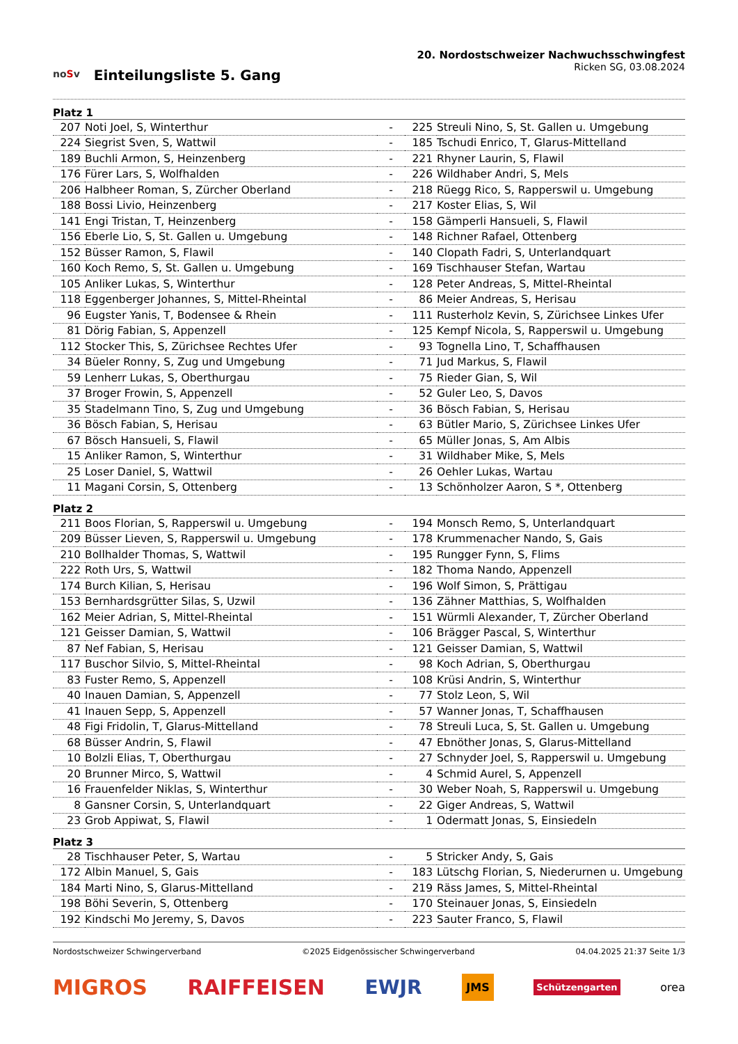noSv
Einteilungsliste 5. Gang
20. Nordostschweizer Nachwuchsschwingfest
Ricken SG, 03.08.2024
Platz 1
| 207 | Noti Joel, S, Winterthur | - | 225 | Streuli Nino, S, St. Gallen u. Umgebung |
| 224 | Siegrist Sven, S, Wattwil | - | 185 | Tschudi Enrico, T, Glarus-Mittelland |
| 189 | Buchli Armon, S, Heinzenberg | - | 221 | Rhyner Laurin, S, Flawil |
| 176 | Fürer Lars, S, Wolfhalden | - | 226 | Wildhaber Andri, S, Mels |
| 206 | Halbheer Roman, S, Zürcher Oberland | - | 218 | Rüegg Rico, S, Rapperswil u. Umgebung |
| 188 | Bossi Livio, Heinzenberg | - | 217 | Koster Elias, S, Wil |
| 141 | Engi Tristan, T, Heinzenberg | - | 158 | Gämperli Hansueli, S, Flawil |
| 156 | Eberle Lio, S, St. Gallen u. Umgebung | - | 148 | Richner Rafael, Ottenberg |
| 152 | Büsser Ramon, S, Flawil | - | 140 | Clopath Fadri, S, Unterlandquart |
| 160 | Koch Remo, S, St. Gallen u. Umgebung | - | 169 | Tischhauser Stefan, Wartau |
| 105 | Anliker Lukas, S, Winterthur | - | 128 | Peter Andreas, S, Mittel-Rheintal |
| 118 | Eggenberger Johannes, S, Mittel-Rheintal | - | 86 | Meier Andreas, S, Herisau |
| 96 | Eugster Yanis, T, Bodensee & Rhein | - | 111 | Rusterholz Kevin, S, Zürichsee Linkes Ufer |
| 81 | Dörig Fabian, S, Appenzell | - | 125 | Kempf Nicola, S, Rapperswil u. Umgebung |
| 112 | Stocker This, S, Zürichsee Rechtes Ufer | - | 93 | Tognella Lino, T, Schaffhausen |
| 34 | Büeler Ronny, S, Zug und Umgebung | - | 71 | Jud Markus, S, Flawil |
| 59 | Lenherr Lukas, S, Oberthurgau | - | 75 | Rieder Gian, S, Wil |
| 37 | Broger Frowin, S, Appenzell | - | 52 | Guler Leo, S, Davos |
| 35 | Stadelmann Tino, S, Zug und Umgebung | - | 36 | Bösch Fabian, S, Herisau |
| 36 | Bösch Fabian, S, Herisau | - | 63 | Bütler Mario, S, Zürichsee Linkes Ufer |
| 67 | Bösch Hansueli, S, Flawil | - | 65 | Müller Jonas, S, Am Albis |
| 15 | Anliker Ramon, S, Winterthur | - | 31 | Wildhaber Mike, S, Mels |
| 25 | Loser Daniel, S, Wattwil | - | 26 | Oehler Lukas, Wartau |
| 11 | Magani Corsin, S, Ottenberg | - | 13 | Schönholzer Aaron, S *, Ottenberg |
Platz 2
| 211 | Boos Florian, S, Rapperswil u. Umgebung | - | 194 | Monsch Remo, S, Unterlandquart |
| 209 | Büsser Lieven, S, Rapperswil u. Umgebung | - | 178 | Krummenacher Nando, S, Gais |
| 210 | Bollhalder Thomas, S, Wattwil | - | 195 | Rungger Fynn, S, Flims |
| 222 | Roth Urs, S, Wattwil | - | 182 | Thoma Nando, Appenzell |
| 174 | Burch Kilian, S, Herisau | - | 196 | Wolf Simon, S, Prättigau |
| 153 | Bernhardsgrütter Silas, S, Uzwil | - | 136 | Zähner Matthias, S, Wolfhalden |
| 162 | Meier Adrian, S, Mittel-Rheintal | - | 151 | Würmli Alexander, T, Zürcher Oberland |
| 121 | Geisser Damian, S, Wattwil | - | 106 | Brägger Pascal, S, Winterthur |
| 87 | Nef Fabian, S, Herisau | - | 121 | Geisser Damian, S, Wattwil |
| 117 | Buschor Silvio, S, Mittel-Rheintal | - | 98 | Koch Adrian, S, Oberthurgau |
| 83 | Fuster Remo, S, Appenzell | - | 108 | Krüsi Andrin, S, Winterthur |
| 40 | Inauen Damian, S, Appenzell | - | 77 | Stolz Leon, S, Wil |
| 41 | Inauen Sepp, S, Appenzell | - | 57 | Wanner Jonas, T, Schaffhausen |
| 48 | Figi Fridolin, T, Glarus-Mittelland | - | 78 | Streuli Luca, S, St. Gallen u. Umgebung |
| 68 | Büsser Andrin, S, Flawil | - | 47 | Ebnöther Jonas, S, Glarus-Mittelland |
| 10 | Bolzli Elias, T, Oberthurgau | - | 27 | Schnyder Joel, S, Rapperswil u. Umgebung |
| 20 | Brunner Mirco, S, Wattwil | - | 4 | Schmid Aurel, S, Appenzell |
| 16 | Frauenfelder Niklas, S, Winterthur | - | 30 | Weber Noah, S, Rapperswil u. Umgebung |
| 8 | Gansner Corsin, S, Unterlandquart | - | 22 | Giger Andreas, S, Wattwil |
| 23 | Grob Appiwat, S, Flawil | - | 1 | Odermatt Jonas, S, Einsiedeln |
Platz 3
| 28 | Tischhauser Peter, S, Wartau | - | 5 | Stricker Andy, S, Gais |
| 172 | Albin Manuel, S, Gais | - | 183 | Lütschg Florian, S, Niederurnen u. Umgebung |
| 184 | Marti Nino, S, Glarus-Mittelland | - | 219 | Räss James, S, Mittel-Rheintal |
| 198 | Böhi Severin, S, Ottenberg | - | 170 | Steinauer Jonas, S, Einsiedeln |
| 192 | Kindschi Mo Jeremy, S, Davos | - | 223 | Sauter Franco, S, Flawil |
Nordostschweizer Schwingerverband ©2025 Eidgenössischer Schwingerverband 04.04.2025 21:37 Seite 1/3
MIGROS RAIFFEISEN EWJR JMS Schützengarten orea